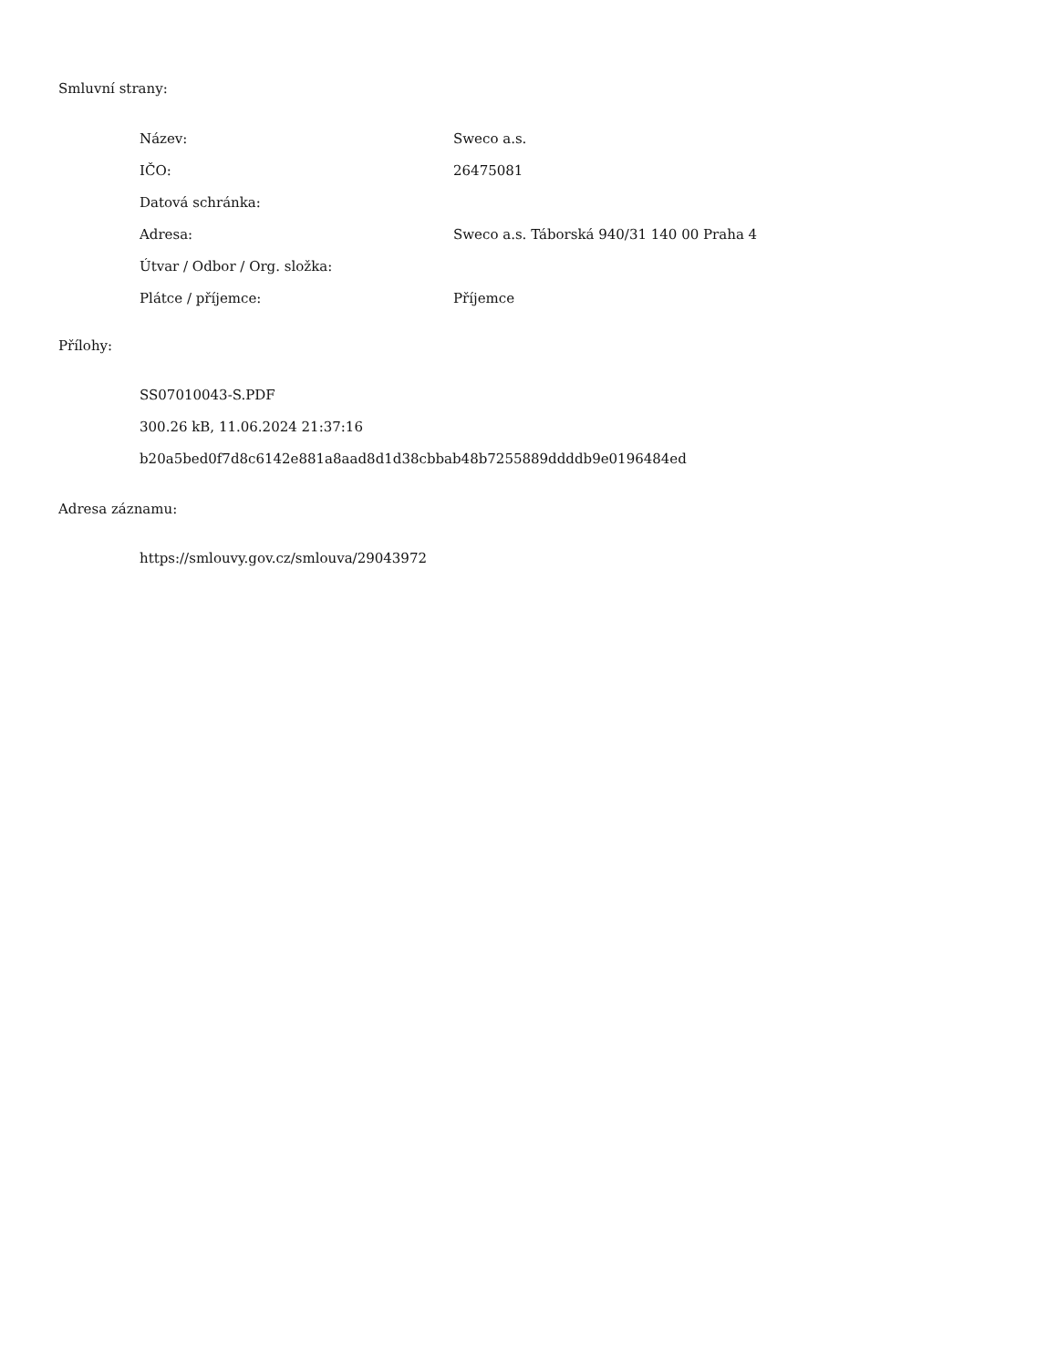Smluvní strany:
| Název: | Sweco a.s. |
| IČO: | 26475081 |
| Datová schránka: | |
| Adresa: | Sweco a.s. Táborská 940/31 140 00 Praha 4 |
| Útvar / Odbor / Org. složka: | |
| Plátce / příjemce: | Příjemce |
Přílohy:
SS07010043-S.PDF
300.26 kB, 11.06.2024 21:37:16
b20a5bed0f7d8c6142e881a8aad8d1d38cbbab48b7255889ddddb9e0196484ed
Adresa záznamu:
https://smlouvy.gov.cz/smlouva/29043972